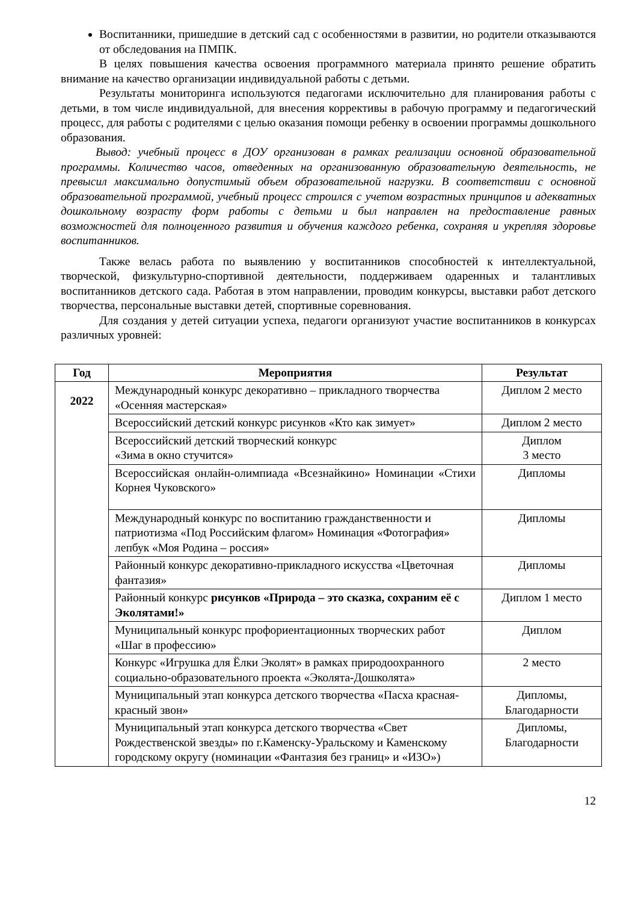Воспитанники, пришедшие в детский сад с особенностями в развитии, но родители отказываются от обследования на ПМПК.
В целях повышения качества освоения программного материала принято решение обратить внимание на качество организации индивидуальной работы с детьми.
Результаты мониторинга используются педагогами исключительно для планирования работы с детьми, в том числе индивидуальной, для внесения коррективы в рабочую программу и педагогический процесс, для работы с родителями с целью оказания помощи ребенку в освоении программы дошкольного образования.
Вывод: учебный процесс в ДОУ организован в рамках реализации основной образовательной программы. Количество часов, отведенных на организованную образовательную деятельность, не превысил максимально допустимый объем образовательной нагрузки. В соответствии с основной образовательной программой, учебный процесс строился с учетом возрастных принципов и адекватных дошкольному возрасту форм работы с детьми и был направлен на предоставление равных возможностей для полноценного развития и обучения каждого ребенка, сохраняя и укрепляя здоровье воспитанников.
Также велась работа по выявлению у воспитанников способностей к интеллектуальной, творческой, физкультурно-спортивной деятельности, поддерживаем одаренных и талантливых воспитанников детского сада. Работая в этом направлении, проводим конкурсы, выставки работ детского творчества, персональные выставки детей, спортивные соревнования.
Для создания у детей ситуации успеха, педагоги организуют участие воспитанников в конкурсах различных уровней:
| Год | Мероприятия | Результат |
| --- | --- | --- |
| 2022 | Международный конкурс декоративно – прикладного творчества «Осенняя мастерская» | Диплом 2 место |
| | Всероссийский детский конкурс рисунков «Кто как зимует» | Диплом 2 место |
| | Всероссийский детский творческий конкурс «Зима в окно стучится» | Диплом 3 место |
| | Всероссийская онлайн-олимпиада «Всезнайкино» Номинации «Стихи Корнея Чуковского» | Дипломы |
| | Международный конкурс по воспитанию гражданственности и патриотизма «Под Российским флагом» Номинация «Фотография» лепбук «Моя Родина – россия» | Дипломы |
| | Районный конкурс декоративно-прикладного искусства «Цветочная фантазия» | Дипломы |
| | Районный конкурс рисунков «Природа – это сказка, сохраним её с Эколятами!» | Диплом 1 место |
| | Муниципальный конкурс профориентационных творческих работ «Шаг в профессию» | Диплом |
| | Конкурс «Игрушка для Ёлки Эколят» в рамках природоохранного социально-образовательного проекта «Эколята-Дошколята» | 2 место |
| | Муниципальный этап конкурса детского творчества «Пасха красная-красный звон» | Дипломы, Благодарности |
| | Муниципальный этап конкурса детского творчества «Свет Рождественской звезды» по г.Каменску-Уральскому и Каменскому городскому округу (номинации «Фантазия без границ» и «ИЗО») | Дипломы, Благодарности |
12